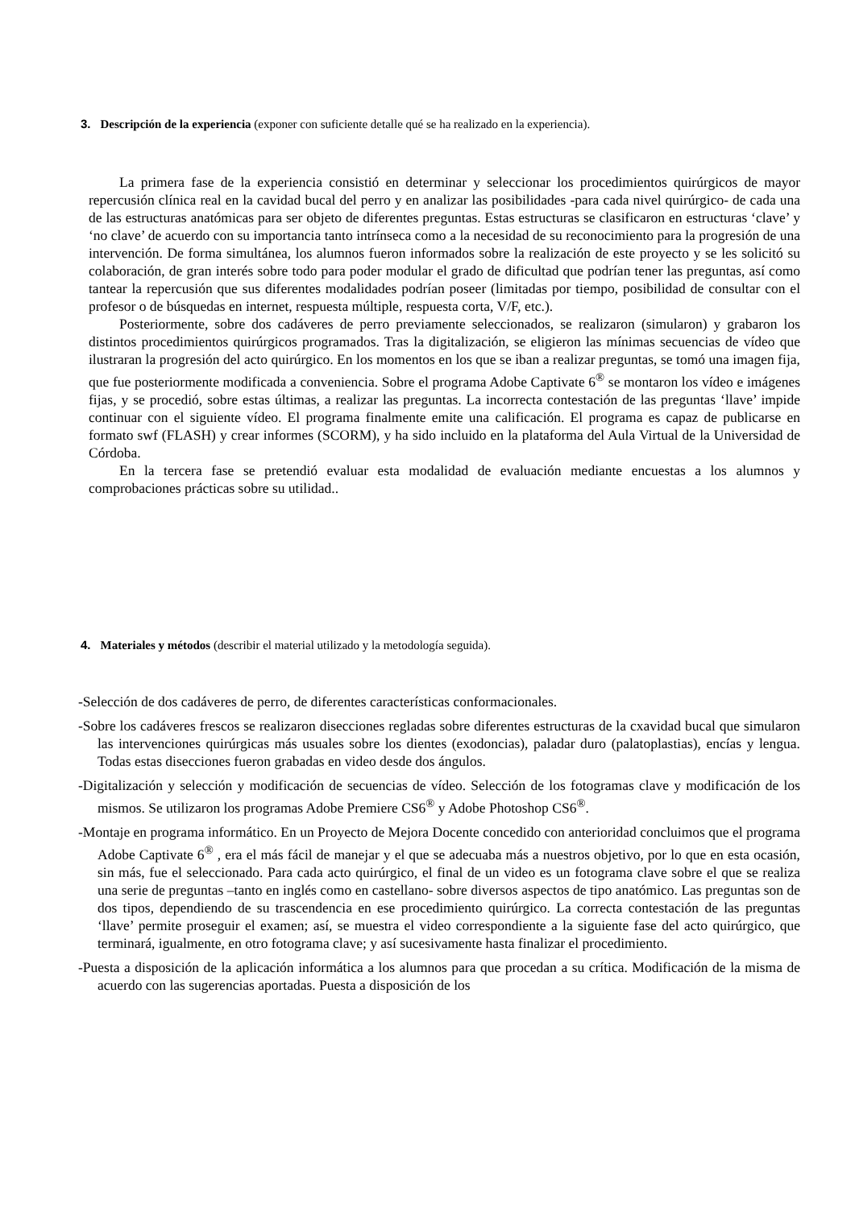3. Descripción de la experiencia (exponer con suficiente detalle qué se ha realizado en la experiencia).
La primera fase de la experiencia consistió en determinar y seleccionar los procedimientos quirúrgicos de mayor repercusión clínica real en la cavidad bucal del perro y en analizar las posibilidades -para cada nivel quirúrgico- de cada una de las estructuras anatómicas para ser objeto de diferentes preguntas. Estas estructuras se clasificaron en estructuras ‘clave’ y ‘no clave’ de acuerdo con su importancia tanto intrínseca como a la necesidad de su reconocimiento para la progresión de una intervención. De forma simultánea, los alumnos fueron informados sobre la realización de este proyecto y se les solicitó su colaboración, de gran interés sobre todo para poder modular el grado de dificultad que podrían tener las preguntas, así como tantear la repercusión que sus diferentes modalidades podrían poseer (limitadas por tiempo, posibilidad de consultar con el profesor o de búsquedas en internet, respuesta múltiple, respuesta corta, V/F, etc.).
Posteriormente, sobre dos cadáveres de perro previamente seleccionados, se realizaron (simularon) y grabaron los distintos procedimientos quirúrgicos programados. Tras la digitalización, se eligieron las mínimas secuencias de vídeo que ilustraran la progresión del acto quirúrgico. En los momentos en los que se iban a realizar preguntas, se tomó una imagen fija, que fue posteriormente modificada a conveniencia. Sobre el programa Adobe Captivate 6<sup>®</sup> se montaron los vídeo e imágenes fijas, y se procedió, sobre estas últimas, a realizar las preguntas. La incorrecta contestación de las preguntas ‘llave’ impide continuar con el siguiente vídeo. El programa finalmente emite una calificación. El programa es capaz de publicarse en formato swf (FLASH) y crear informes (SCORM), y ha sido incluido en la plataforma del Aula Virtual de la Universidad de Córdoba.
En la tercera fase se pretendió evaluar esta modalidad de evaluación mediante encuestas a los alumnos y comprobaciones prácticas sobre su utilidad..
4. Materiales y métodos (describir el material utilizado y la metodología seguida).
-Selección de dos cadáveres de perro, de diferentes características conformacionales.
-Sobre los cadáveres frescos se realizaron disecciones regladas sobre diferentes estructuras de la cxavidad bucal que simularon las intervenciones quirúrgicas más usuales sobre los dientes (exodoncias), paladar duro (palatoplastias), encías y lengua. Todas estas disecciones fueron grabadas en video desde dos ángulos.
-Digitalización y selección y modificación de secuencias de vídeo. Selección de los fotogramas clave y modificación de los mismos. Se utilizaron los programas Adobe Premiere CS6<sup>®</sup> y Adobe Photoshop CS6<sup>®</sup>.
-Montaje en programa informático. En un Proyecto de Mejora Docente concedido con anterioridad concluimos que el programa Adobe Captivate 6<sup>®</sup> , era el más fácil de manejar y el que se adecuaba más a nuestros objetivo, por lo que en esta ocasión, sin más, fue el seleccionado. Para cada acto quirúrgico, el final de un video es un fotograma clave sobre el que se realiza una serie de preguntas –tanto en inglés como en castellano- sobre diversos aspectos de tipo anatómico. Las preguntas son de dos tipos, dependiendo de su trascendencia en ese procedimiento quirúrgico. La correcta contestación de las preguntas ‘llave’ permite proseguir el examen; así, se muestra el video correspondiente a la siguiente fase del acto quirúrgico, que terminará, igualmente, en otro fotograma clave; y así sucesivamente hasta finalizar el procedimiento.
-Puesta a disposición de la aplicación informática a los alumnos para que procedan a su crítica. Modificación de la misma de acuerdo con las sugerencias aportadas. Puesta a disposición de los